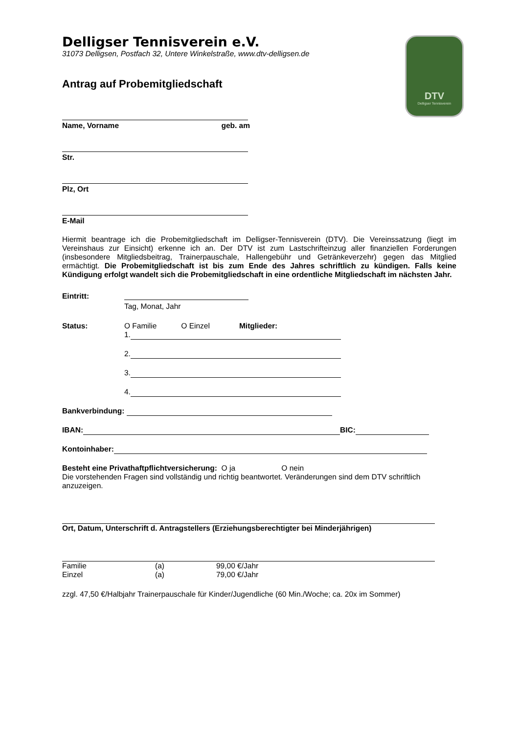DTV
Delligser Tennisverein
Delligser Tennisverein e.V.
31073 Delligsen, Postfach 32, Untere Winkelstraße, www.dtv-delligsen.de
Antrag auf Probemitgliedschaft
Name, Vorname geb. am
Str.
Plz, Ort
E-Mail
Hiermit beantrage ich die Probemitgliedschaft im Delligser-Tennisverein (DTV). Die Vereinssatzung (liegt im Vereinshaus zur Einsicht) erkenne ich an. Der DTV ist zum Lastschrifteinzug aller finanziellen Forderungen (insbesondere Mitgliedsbeitrag, Trainerpauschale, Hallengebühr und Getränkeverzehr) gegen das Mitglied ermächtigt. Die Probemitgliedschaft ist bis zum Ende des Jahres schriftlich zu kündigen. Falls keine Kündigung erfolgt wandelt sich die Probemitgliedschaft in eine ordentliche Mitgliedschaft im nächsten Jahr.
Eintritt: Tag, Monat, Jahr
Status: O Familie O Einzel Mitglieder:
1.
2.
3.
4.
Bankverbindung:
IBAN: BIC:
Kontoinhaber:
Besteht eine Privathaftpflichtversicherung: O ja O nein
Die vorstehenden Fragen sind vollständig und richtig beantwortet. Veränderungen sind dem DTV schriftlich anzuzeigen.
Ort, Datum, Unterschrift d. Antragstellers (Erziehungsberechtigter bei Minderjährigen)
Familie (a) 99,00 €/Jahr
Einzel (a) 79,00 €/Jahr
zzgl. 47,50 €/Halbjahr Trainerpauschale für Kinder/Jugendliche (60 Min./Woche; ca. 20x im Sommer)